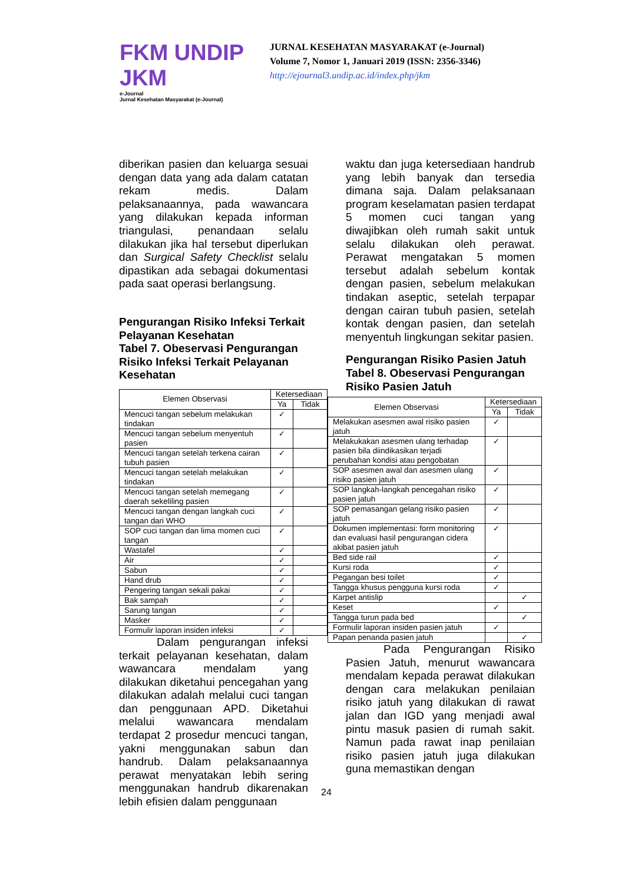FKM UNDIP JKM
e-Journal
Jurnal Kesehatan Masyarakat (e-Journal)
JURNAL KESEHATAN MASYARAKAT (e-Journal)
Volume 7, Nomor 1, Januari 2019 (ISSN: 2356-3346)
http://ejournal3.undip.ac.id/index.php/jkm
diberikan pasien dan keluarga sesuai dengan data yang ada dalam catatan rekam medis. Dalam pelaksanaannya, pada wawancara yang dilakukan kepada informan triangulasi, penandaan selalu dilakukan jika hal tersebut diperlukan dan Surgical Safety Checklist selalu dipastikan ada sebagai dokumentasi pada saat operasi berlangsung.
Pengurangan Risiko Infeksi Terkait Pelayanan Kesehatan
Tabel 7. Obeservasi Pengurangan Risiko Infeksi Terkait Pelayanan Kesehatan
| Elemen Observasi | Ketersediaan | |
| --- | --- | --- |
| | Ya | Tidak |
| Mencuci tangan sebelum melakukan tindakan | ✓ | |
| Mencuci tangan sebelum menyentuh pasien | ✓ | |
| Mencuci tangan setelah terkena cairan tubuh pasien | ✓ | |
| Mencuci tangan setelah melakukan tindakan | ✓ | |
| Mencuci tangan setelah memegang daerah sekeliling pasien | ✓ | |
| Mencuci tangan dengan langkah cuci tangan dari WHO | ✓ | |
| SOP cuci tangan dan lima momen cuci tangan | ✓ | |
| Wastafel | ✓ | |
| Air | ✓ | |
| Sabun | ✓ | |
| Hand drub | ✓ | |
| Pengering tangan sekali pakai | ✓ | |
| Bak sampah | ✓ | |
| Sarung tangan | ✓ | |
| Masker | ✓ | |
| Formulir laporan insiden infeksi | ✓ | |
Dalam pengurangan infeksi terkait pelayanan kesehatan, dalam wawancara mendalam yang dilakukan diketahui pencegahan yang dilakukan adalah melalui cuci tangan dan penggunaan APD. Diketahui melalui wawancara mendalam terdapat 2 prosedur mencuci tangan, yakni menggunakan sabun dan handrub. Dalam pelaksanaannya perawat menyatakan lebih sering menggunakan handrub dikarenakan lebih efisien dalam penggunaan
waktu dan juga ketersediaan handrub yang lebih banyak dan tersedia dimana saja. Dalam pelaksanaan program keselamatan pasien terdapat 5 momen cuci tangan yang diwajibkan oleh rumah sakit untuk selalu dilakukan oleh perawat. Perawat mengatakan 5 momen tersebut adalah sebelum kontak dengan pasien, sebelum melakukan tindakan aseptic, setelah terpapar dengan cairan tubuh pasien, setelah kontak dengan pasien, dan setelah menyentuh lingkungan sekitar pasien.
Pengurangan Risiko Pasien Jatuh
Tabel 8. Obeservasi Pengurangan Risiko Pasien Jatuh
| Elemen Observasi | Ketersediaan | |
| --- | --- | --- |
| | Ya | Tidak |
| Melakukan asesmen awal risiko pasien jatuh | ✓ | |
| Melakukakan asesmen ulang terhadap pasien bila diindikasikan terjadi perubahan kondisi atau pengobatan | ✓ | |
| SOP asesmen awal dan asesmen ulang risiko pasien jatuh | ✓ | |
| SOP langkah-langkah pencegahan risiko pasien jatuh | ✓ | |
| SOP pemasangan gelang risiko pasien jatuh | ✓ | |
| Dokumen implementasi: form monitoring dan evaluasi hasil pengurangan cidera akibat pasien jatuh | ✓ | |
| Bed side rail | ✓ | |
| Kursi roda | ✓ | |
| Pegangan besi toilet | ✓ | |
| Tangga khusus pengguna kursi roda | ✓ | |
| Karpet antislip | | ✓ |
| Keset | ✓ | |
| Tangga turun pada bed | | ✓ |
| Formulir laporan insiden pasien jatuh | ✓ | |
| Papan penanda pasien jatuh | | ✓ |
Pada Pengurangan Risiko Pasien Jatuh, menurut wawancara mendalam kepada perawat dilakukan dengan cara melakukan penilaian risiko jatuh yang dilakukan di rawat jalan dan IGD yang menjadi awal pintu masuk pasien di rumah sakit. Namun pada rawat inap penilaian risiko pasien jatuh juga dilakukan guna memastikan dengan
24